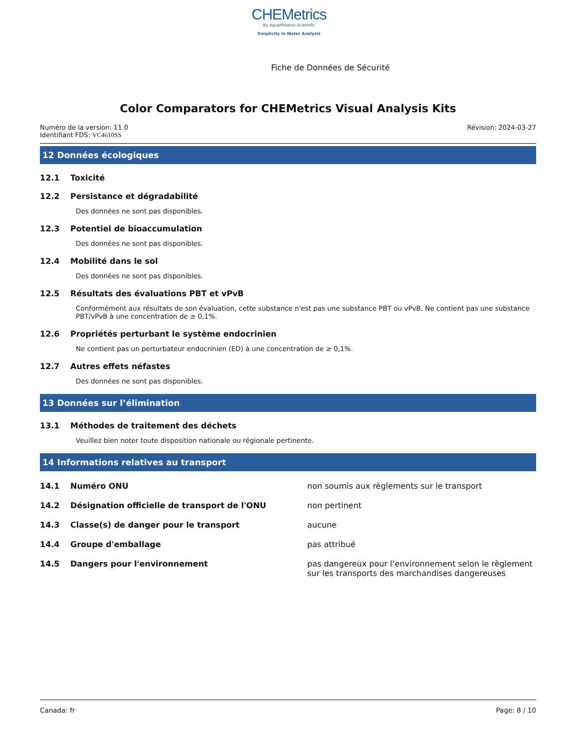CHEMetrics
By AquaPhoenix Scientific
Simplicity in Water Analysis
Fiche de Données de Sécurité
Color Comparators for CHEMetrics Visual Analysis Kits
Numéro de la version: 11.0
Identifiant FDS: VC4610SS
Révision: 2024-03-27
12 Données écologiques
12.1 Toxicité
12.2 Persistance et dégradabilité
Des données ne sont pas disponibles.
12.3 Potentiel de bioaccumulation
Des données ne sont pas disponibles.
12.4 Mobilité dans le sol
Des données ne sont pas disponibles.
12.5 Résultats des évaluations PBT et vPvB
Conformément aux résultats de son évaluation, cette substance n'est pas une substance PBT ou vPvB. Ne contient pas une substance PBT/vPvB à une concentration de ≥ 0,1%.
12.6 Propriétés perturbant le système endocrinien
Ne contient pas un perturbateur endocrinien (ED) à une concentration de ≥ 0,1%.
12.7 Autres effets néfastes
Des données ne sont pas disponibles.
13 Données sur l’élimination
13.1 Méthodes de traitement des déchets
Veuillez bien noter toute disposition nationale ou régionale pertinente.
14 Informations relatives au transport
14.1 Numéro ONU non soumis aux règlements sur le transport
14.2 Désignation officielle de transport de l'ONU non pertinent
14.3 Classe(s) de danger pour le transport aucune
14.4 Groupe d'emballage pas attribué
14.5 Dangers pour l'environnement pas dangereux pour l’environnement selon le règlement sur les transports des marchandises dangereuses
Canada: fr Page: 8 / 10